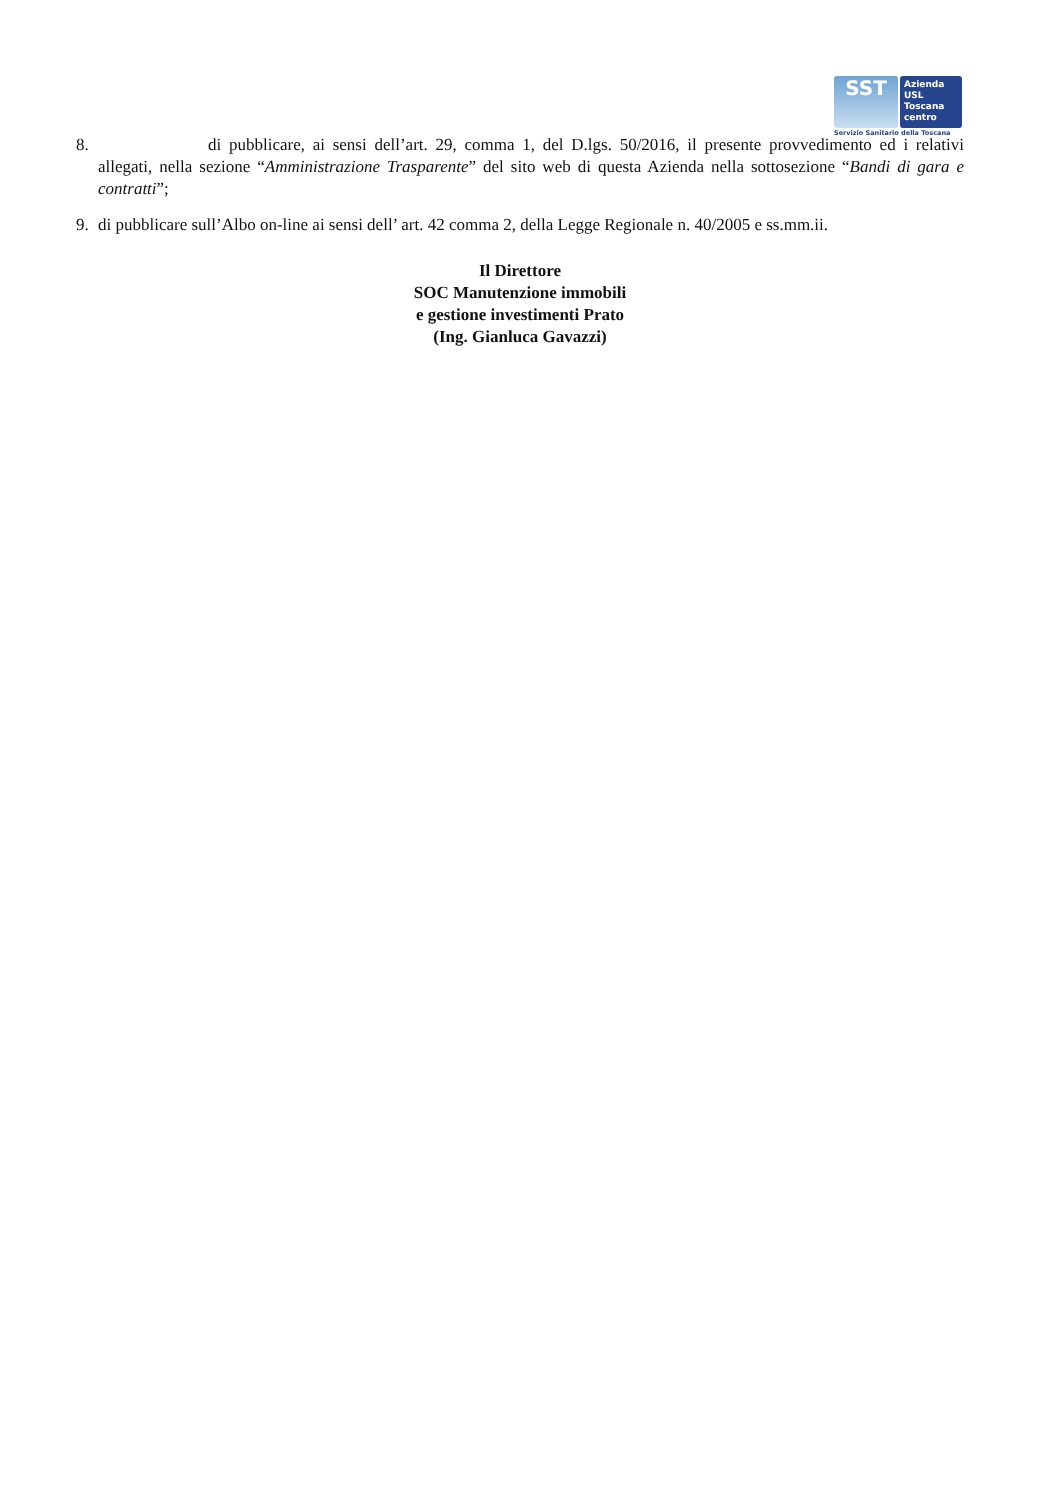SST
Azienda
USL
Toscana
centro
Servizio Sanitario della Toscana
8. di pubblicare, ai sensi dell’art. 29, comma 1, del D.lgs. 50/2016, il presente provvedimento ed i relativi allegati, nella sezione “Amministrazione Trasparente” del sito web di questa Azienda nella sottosezione “Bandi di gara e contratti”;
9. di pubblicare sull’Albo on-line ai sensi dell’ art. 42 comma 2, della Legge Regionale n. 40/2005 e ss.mm.ii.
Il Direttore
SOC Manutenzione immobili
e gestione investimenti Prato
(Ing. Gianluca Gavazzi)